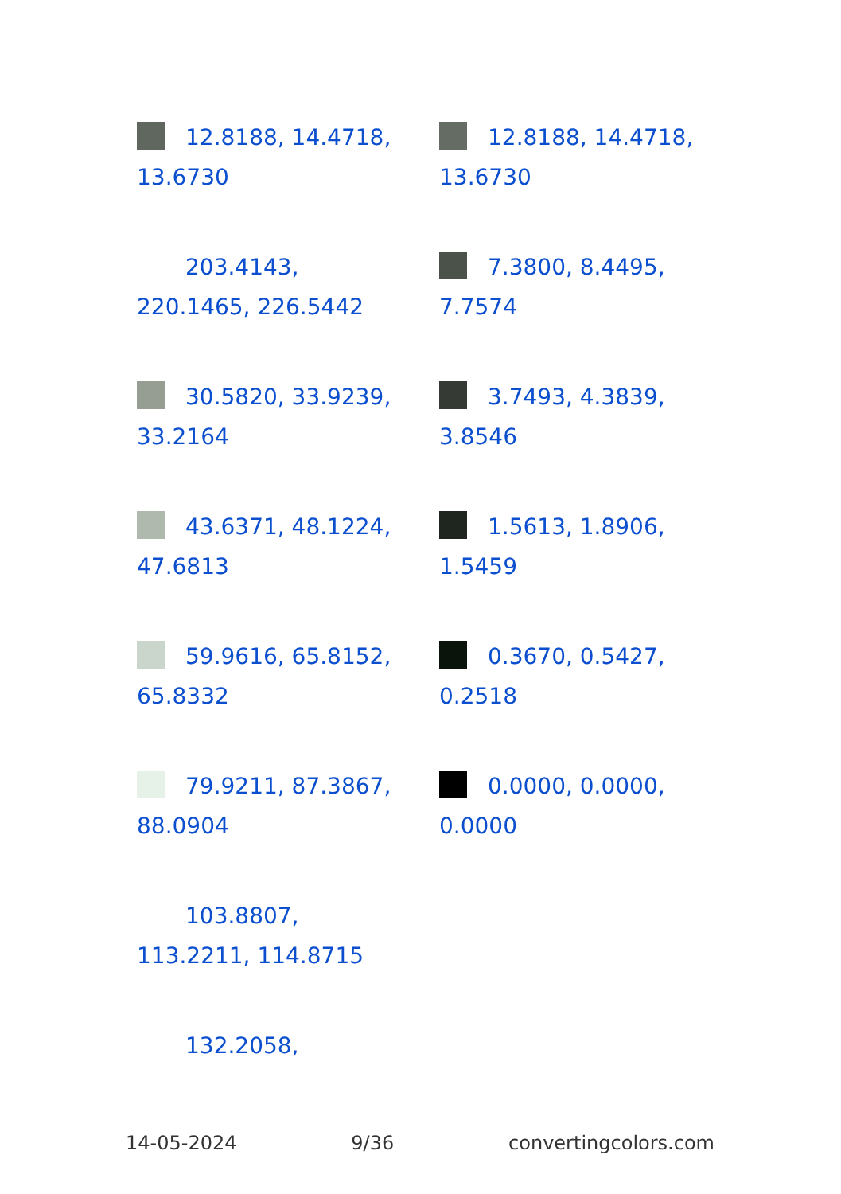12.8188, 14.4718, 13.6730
203.4143, 220.1465, 226.5442
30.5820, 33.9239, 33.2164
43.6371, 48.1224, 47.6813
59.9616, 65.8152, 65.8332
79.9211, 87.3867, 88.0904
103.8807, 113.2211, 114.8715
132.2058,
12.8188, 14.4718, 13.6730
7.3800, 8.4495, 7.7574
3.7493, 4.3839, 3.8546
1.5613, 1.8906, 1.5459
0.3670, 0.5427, 0.2518
0.0000, 0.0000, 0.0000
14-05-2024 9/36 convertingcolors.com